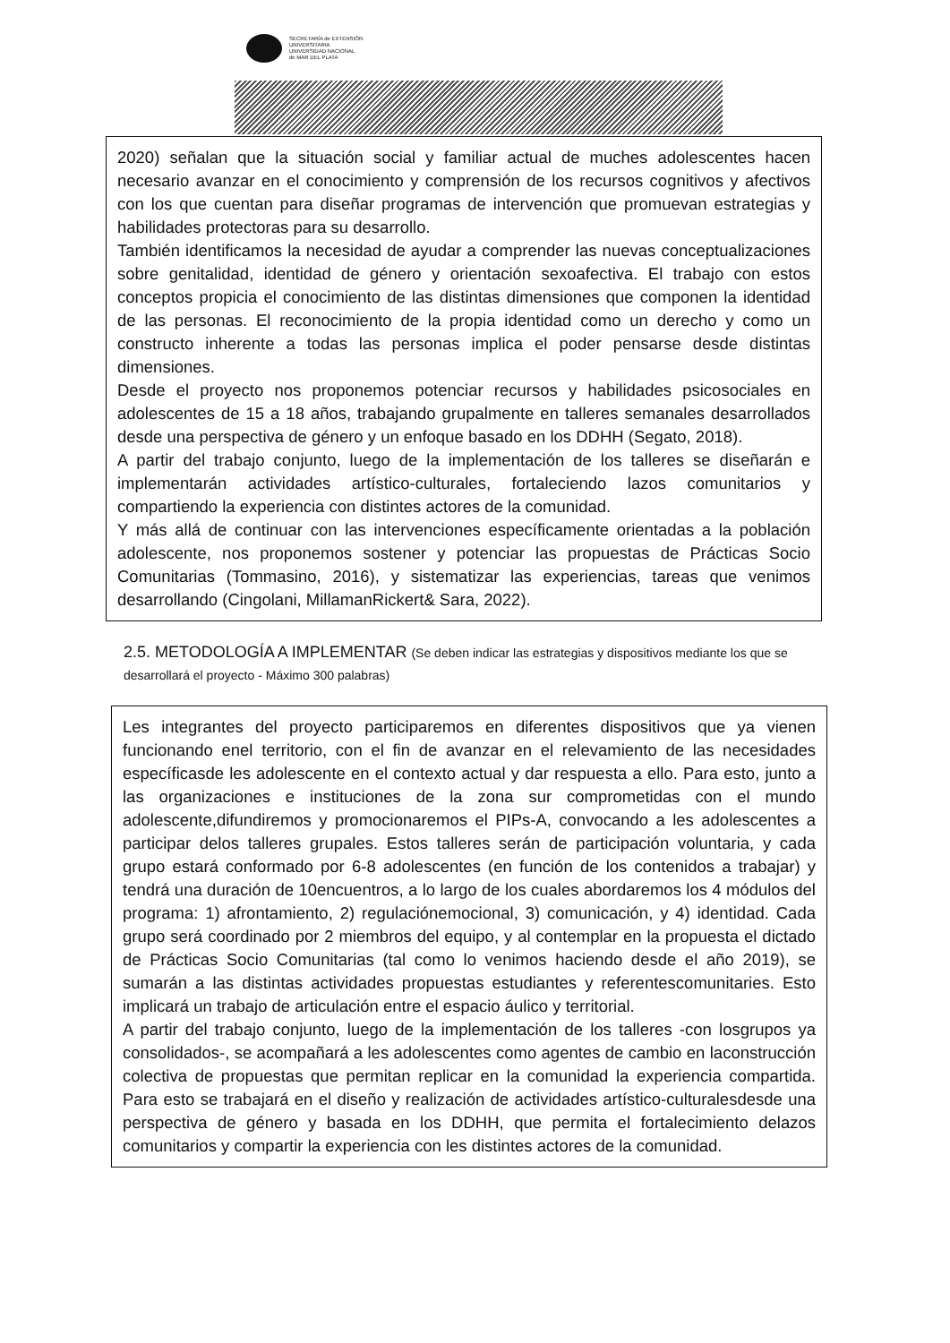SECRETARÍA de EXTENSIÓN
UNIVERSITARIA
UNIVERSIDAD NACIONAL
de MAR DEL PLATA
2020) señalan que la situación social y familiar actual de muches adolescentes hacen necesario avanzar en el conocimiento y comprensión de los recursos cognitivos y afectivos con los que cuentan para diseñar programas de intervención que promuevan estrategias y habilidades protectoras para su desarrollo.
También identificamos la necesidad de ayudar a comprender las nuevas conceptualizaciones sobre genitalidad, identidad de género y orientación sexoafectiva. El trabajo con estos conceptos propicia el conocimiento de las distintas dimensiones que componen la identidad de las personas. El reconocimiento de la propia identidad como un derecho y como un constructo inherente a todas las personas implica el poder pensarse desde distintas dimensiones.
Desde el proyecto nos proponemos potenciar recursos y habilidades psicosociales en adolescentes de 15 a 18 años, trabajando grupalmente en talleres semanales desarrollados desde una perspectiva de género y un enfoque basado en los DDHH (Segato, 2018).
A partir del trabajo conjunto, luego de la implementación de los talleres se diseñarán e implementarán actividades artístico-culturales, fortaleciendo lazos comunitarios y compartiendo la experiencia con distintes actores de la comunidad.
Y más allá de continuar con las intervenciones específicamente orientadas a la población adolescente, nos proponemos sostener y potenciar las propuestas de Prácticas Socio Comunitarias (Tommasino, 2016), y sistematizar las experiencias, tareas que venimos desarrollando (Cingolani, MillamanRickert& Sara, 2022).
2.5. METODOLOGÍA A IMPLEMENTAR (Se deben indicar las estrategias y dispositivos mediante los que se desarrollará el proyecto - Máximo 300 palabras)
Les integrantes del proyecto participaremos en diferentes dispositivos que ya vienen funcionando enel territorio, con el fin de avanzar en el relevamiento de las necesidades específicasde les adolescente en el contexto actual y dar respuesta a ello. Para esto, junto a las organizaciones e instituciones de la zona sur comprometidas con el mundo adolescente,difundiremos y promocionaremos el PIPs-A, convocando a les adolescentes a participar delos talleres grupales. Estos talleres serán de participación voluntaria, y cada grupo estará conformado por 6-8 adolescentes (en función de los contenidos a trabajar) y tendrá una duración de 10encuentros, a lo largo de los cuales abordaremos los 4 módulos del programa: 1) afrontamiento, 2) regulaciónemocional, 3) comunicación, y 4) identidad. Cada grupo será coordinado por 2 miembros del equipo, y al contemplar en la propuesta el dictado de Prácticas Socio Comunitarias (tal como lo venimos haciendo desde el año 2019), se sumarán a las distintas actividades propuestas estudiantes y referentescomunitaries. Esto implicará un trabajo de articulación entre el espacio áulico y territorial.
A partir del trabajo conjunto, luego de la implementación de los talleres -con losgrupos ya consolidados-, se acompañará a les adolescentes como agentes de cambio en laconstrucción colectiva de propuestas que permitan replicar en la comunidad la experiencia compartida. Para esto se trabajará en el diseño y realización de actividades artístico-culturalesdesde una perspectiva de género y basada en los DDHH, que permita el fortalecimiento delazos comunitarios y compartir la experiencia con les distintes actores de la comunidad.